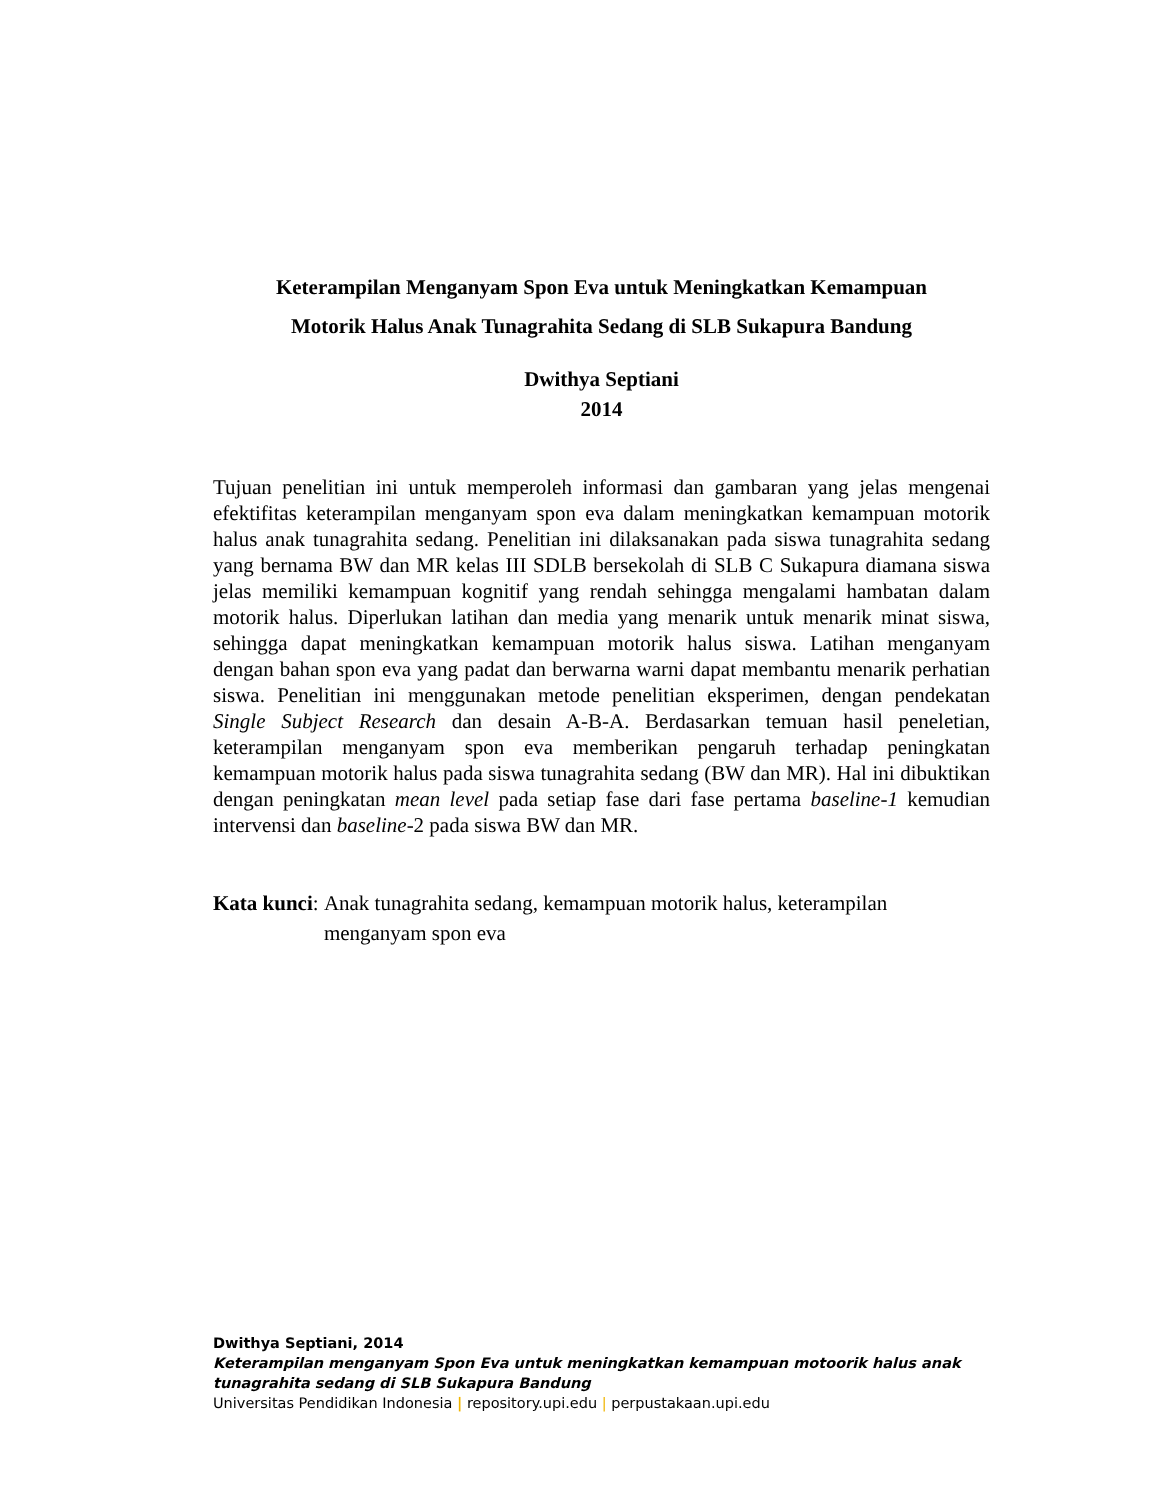Keterampilan Menganyam Spon Eva untuk Meningkatkan Kemampuan
Motorik Halus Anak Tunagrahita Sedang di SLB Sukapura Bandung
Dwithya Septiani
2014
Tujuan penelitian ini untuk memperoleh informasi dan gambaran yang jelas mengenai efektifitas keterampilan menganyam spon eva dalam meningkatkan kemampuan motorik halus anak tunagrahita sedang. Penelitian ini dilaksanakan pada siswa tunagrahita sedang yang bernama BW dan MR kelas III SDLB bersekolah di SLB C Sukapura diamana siswa jelas memiliki kemampuan kognitif yang rendah sehingga mengalami hambatan dalam motorik halus. Diperlukan latihan dan media yang menarik untuk menarik minat siswa, sehingga dapat meningkatkan kemampuan motorik halus siswa. Latihan menganyam dengan bahan spon eva yang padat dan berwarna warni dapat membantu menarik perhatian siswa. Penelitian ini menggunakan metode penelitian eksperimen, dengan pendekatan Single Subject Research dan desain A-B-A. Berdasarkan temuan hasil peneletian, keterampilan menganyam spon eva memberikan pengaruh terhadap peningkatan kemampuan motorik halus pada siswa tunagrahita sedang (BW dan MR). Hal ini dibuktikan dengan peningkatan mean level pada setiap fase dari fase pertama baseline-1 kemudian intervensi dan baseline-2 pada siswa BW dan MR.
Kata kunci: Anak tunagrahita sedang, kemampuan motorik halus, keterampilan menganyam spon eva
Dwithya Septiani, 2014
Keterampilan menganyam Spon Eva untuk meningkatkan kemampuan motoorik halus anak
tunagrahita sedang di SLB Sukapura Bandung
Universitas Pendidikan Indonesia | repository.upi.edu | perpustakaan.upi.edu